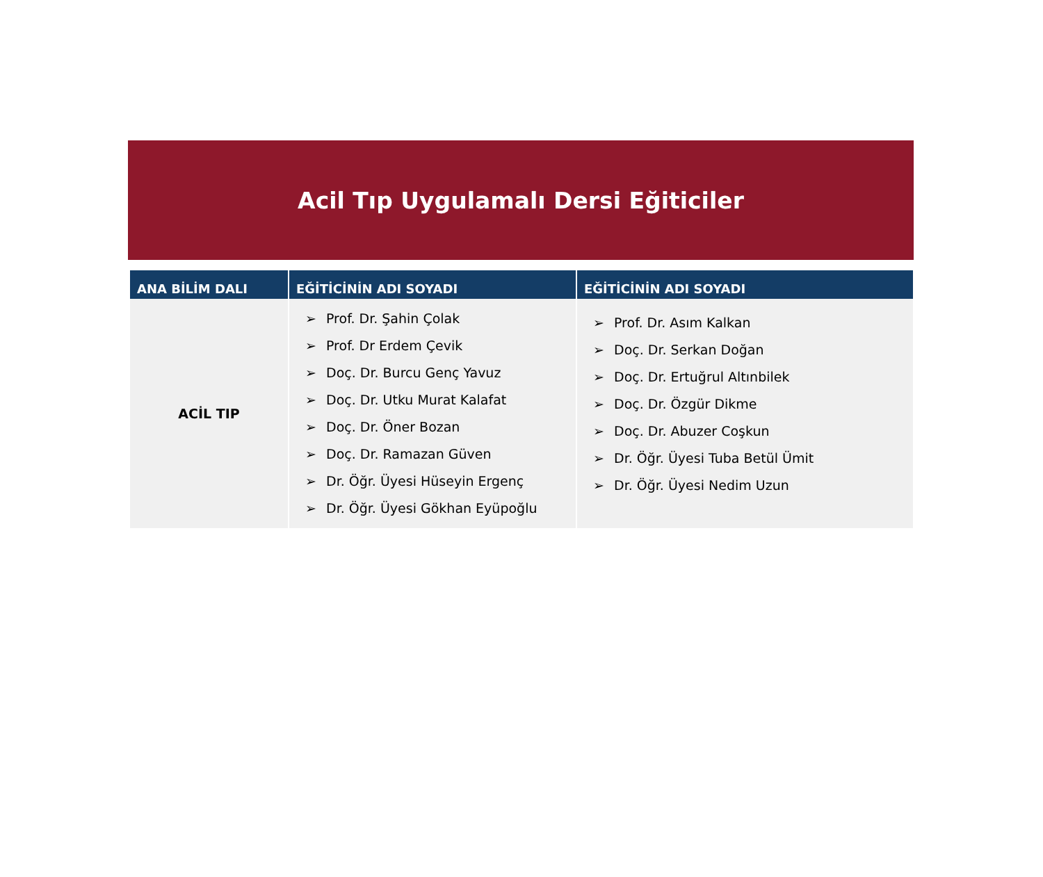Acil Tıp Uygulamalı Dersi Eğiticiler
| ANA BİLİM DALI | EĞİTİCİNİN ADI SOYADI | EĞİTİCİNİN ADI SOYADI |
| --- | --- | --- |
| ACİL TIP | ➢ Prof. Dr. Şahin Çolak ➢ Prof. Dr Erdem Çevik ➢ Doç. Dr. Burcu Genç Yavuz ➢ Doç. Dr. Utku Murat Kalafat ➢ Doç. Dr. Öner Bozan ➢ Doç. Dr. Ramazan Güven ➢ Dr. Öğr. Üyesi Hüseyin Ergenç ➢ Dr. Öğr. Üyesi Gökhan Eyüpoğlu | ➢ Prof. Dr. Asım Kalkan ➢ Doç. Dr. Serkan Doğan ➢ Doç. Dr. Ertuğrul Altınbilek ➢ Doç. Dr. Özgür Dikme ➢ Doç. Dr. Abuzer Coşkun ➢ Dr. Öğr. Üyesi Tuba Betül Ümit ➢ Dr. Öğr. Üyesi Nedim Uzun |